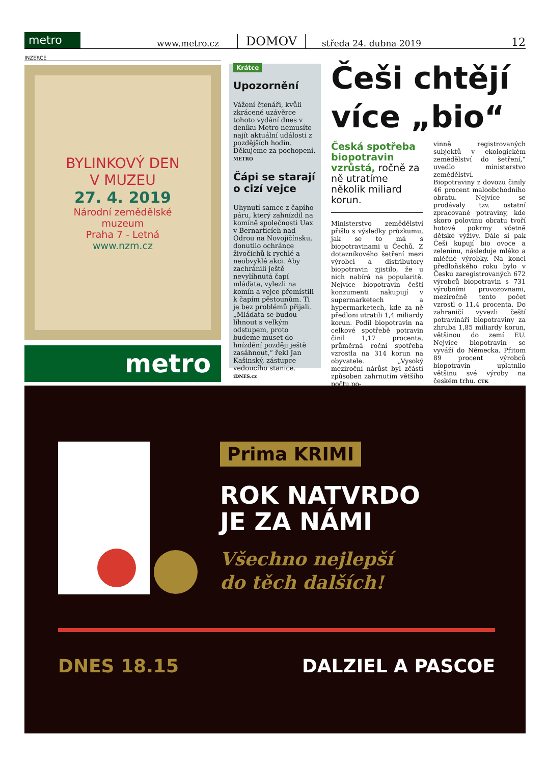metro
www.metro.cz DOMOV středa 24. dubna 2019 12
INZERCE
BYLINKOVÝ DEN
V MUZEU
27. 4. 2019
Národní zemědělské
muzeum
Praha 7 - Letná
www.nzm.cz
metro
Krátce
Upozornění
Vážení čtenáři, kvůli zkrácené uzávěrce tohoto vydání dnes v deníku Metro nemusíte najít aktuální události z pozdějších hodin. Děkujeme za pochopení. METRO
Čápi se starají o cizí vejce
Uhynutí samce z čapího páru, který zahnízdil na komíně společnosti Uax v Bernarticích nad Odrou na Novojičínsku, donutilo ochránce živočichů k rychlé a neobvyklé akci. Aby zachránili ještě nevylíhnutá čapí mláďata, vylezli na komín a vejce přemístili k čapím pěstounům. Ti je bez problémů přijali. „Mláďata se budou líhnout s velkým odstupem, proto budeme muset do hnízdění později ještě zasáhnout,“ řekl Jan Kašinský, zástupce vedoucího stanice. iDNES.cz
Češi chtějí více „bio“
Česká spotřeba biopotravin vzrůstá, ročně za ně utratíme několik miliard korun.
Ministerstvo zemědělství přišlo s výsledky průzkumu, jak se to má s biopotravinami u Čechů. Z dotazníkového šetření mezi výrobci a distributory biopotravin zjistilo, že u nich nabírá na popularitě. Nejvíce biopotravin čeští konzumenti nakupují v supermarketech a hypermarketech, kde za ně předloni utratili 1,4 miliardy korun. Podíl biopotravin na celkové spotřebě potravin činil 1,17 procenta, průměrná roční spotřeba vzrostla na 314 korun na obyvatele. „Vysoký meziroční nárůst byl zčásti způsoben zahrnutím většího počtu po-
vinně registrovaných subjektů v ekologickém zemědělství do šetření,“ uvedlo ministerstvo zemědělství.
Biopotraviny z dovozu činily 46 procent maloobchodního obratu. Nejvíce se prodávaly tzv. ostatní zpracované potraviny, kde skoro polovinu obratu tvoří hotové pokrmy včetně dětské výživy. Dále si pak Češi kupují bio ovoce a zeleninu, následuje mléko a mléčné výrobky. Na konci předloňského roku bylo v Česku zaregistrovaných 672 výrobců biopotravin s 731 výrobními provozovnami, meziročně tento počet vzrostl o 11,4 procenta. Do zahraničí vyvezli čeští potravináři biopotraviny za zhruba 1,85 miliardy korun, většinou do zemí EU. Nejvíce biopotravin se vyváží do Německa. Přitom 89 procent výrobců biopotravin uplatnilo většinu své výroby na českém trhu. ČTK
Prima KRIMI
ROK NATVRDO
JE ZA NÁMI
Všechno nejlepší
do těch dalších!
DNES 18.15 DALZIEL A PASCOE